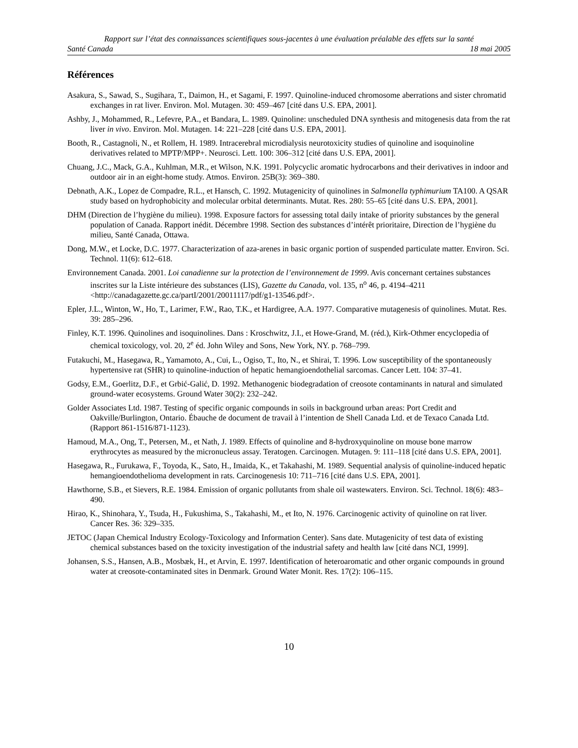Rapport sur l’état des connaissances scientifiques sous-jacentes à une évaluation préalable des effets sur la santé
Santé Canada 18 mai 2005
Références
Asakura, S., Sawad, S., Sugihara, T., Daimon, H., et Sagami, F. 1997. Quinoline-induced chromosome aberrations and sister chromatid exchanges in rat liver. Environ. Mol. Mutagen. 30: 459–467 [cité dans U.S. EPA, 2001].
Ashby, J., Mohammed, R., Lefevre, P.A., et Bandara, L. 1989. Quinoline: unscheduled DNA synthesis and mitogenesis data from the rat liver in vivo. Environ. Mol. Mutagen. 14: 221–228 [cité dans U.S. EPA, 2001].
Booth, R., Castagnoli, N., et Rollem, H. 1989. Intracerebral microdialysis neurotoxicity studies of quinoline and isoquinoline derivatives related to MPTP/MPP+. Neurosci. Lett. 100: 306–312 [cité dans U.S. EPA, 2001].
Chuang, J.C., Mack, G.A., Kuhlman, M.R., et Wilson, N.K. 1991. Polycyclic aromatic hydrocarbons and their derivatives in indoor and outdoor air in an eight-home study. Atmos. Environ. 25B(3): 369–380.
Debnath, A.K., Lopez de Compadre, R.L., et Hansch, C. 1992. Mutagenicity of quinolines in Salmonella typhimurium TA100. A QSAR study based on hydrophobicity and molecular orbital determinants. Mutat. Res. 280: 55–65 [cité dans U.S. EPA, 2001].
DHM (Direction de l’hygiène du milieu). 1998. Exposure factors for assessing total daily intake of priority substances by the general population of Canada. Rapport inédit. Décembre 1998. Section des substances d’intérêt prioritaire, Direction de l’hygiène du milieu, Santé Canada, Ottawa.
Dong, M.W., et Locke, D.C. 1977. Characterization of aza-arenes in basic organic portion of suspended particulate matter. Environ. Sci. Technol. 11(6): 612–618.
Environnement Canada. 2001. Loi canadienne sur la protection de l’environnement de 1999. Avis concernant certaines substances inscrites sur la Liste intérieure des substances (LIS), Gazette du Canada, vol. 135, n<sup>o</sup> 46, p. 4194–4211 <http://canadagazette.gc.ca/partI/2001/20011117/pdf/g1-13546.pdf>.
Epler, J.L., Winton, W., Ho, T., Larimer, F.W., Rao, T.K., et Hardigree, A.A. 1977. Comparative mutagenesis of quinolines. Mutat. Res. 39: 285–296.
Finley, K.T. 1996. Quinolines and isoquinolines. Dans : Kroschwitz, J.I., et Howe-Grand, M. (réd.), Kirk-Othmer encyclopedia of chemical toxicology, vol. 20, 2<sup>e</sup> éd. John Wiley and Sons, New York, NY. p. 768–799.
Futakuchi, M., Hasegawa, R., Yamamoto, A., Cui, L., Ogiso, T., Ito, N., et Shirai, T. 1996. Low susceptibility of the spontaneously hypertensive rat (SHR) to quinoline-induction of hepatic hemangioendothelial sarcomas. Cancer Lett. 104: 37–41.
Godsy, E.M., Goerlitz, D.F., et Grbić-Galić, D. 1992. Methanogenic biodegradation of creosote contaminants in natural and simulated ground-water ecosystems. Ground Water 30(2): 232–242.
Golder Associates Ltd. 1987. Testing of specific organic compounds in soils in background urban areas: Port Credit and Oakville/Burlington, Ontario. Ébauche de document de travail à l’intention de Shell Canada Ltd. et de Texaco Canada Ltd. (Rapport 861-1516/871-1123).
Hamoud, M.A., Ong, T., Petersen, M., et Nath, J. 1989. Effects of quinoline and 8-hydroxyquinoline on mouse bone marrow erythrocytes as measured by the micronucleus assay. Teratogen. Carcinogen. Mutagen. 9: 111–118 [cité dans U.S. EPA, 2001].
Hasegawa, R., Furukawa, F., Toyoda, K., Sato, H., Imaida, K., et Takahashi, M. 1989. Sequential analysis of quinoline-induced hepatic hemangioendothelioma development in rats. Carcinogenesis 10: 711–716 [cité dans U.S. EPA, 2001].
Hawthorne, S.B., et Sievers, R.E. 1984. Emission of organic pollutants from shale oil wastewaters. Environ. Sci. Technol. 18(6): 483–490.
Hirao, K., Shinohara, Y., Tsuda, H., Fukushima, S., Takahashi, M., et Ito, N. 1976. Carcinogenic activity of quinoline on rat liver. Cancer Res. 36: 329–335.
JETOC (Japan Chemical Industry Ecology-Toxicology and Information Center). Sans date. Mutagenicity of test data of existing chemical substances based on the toxicity investigation of the industrial safety and health law [cité dans NCI, 1999].
Johansen, S.S., Hansen, A.B., Mosbæk, H., et Arvin, E. 1997. Identification of heteroaromatic and other organic compounds in ground water at creosote-contaminated sites in Denmark. Ground Water Monit. Res. 17(2): 106–115.
10